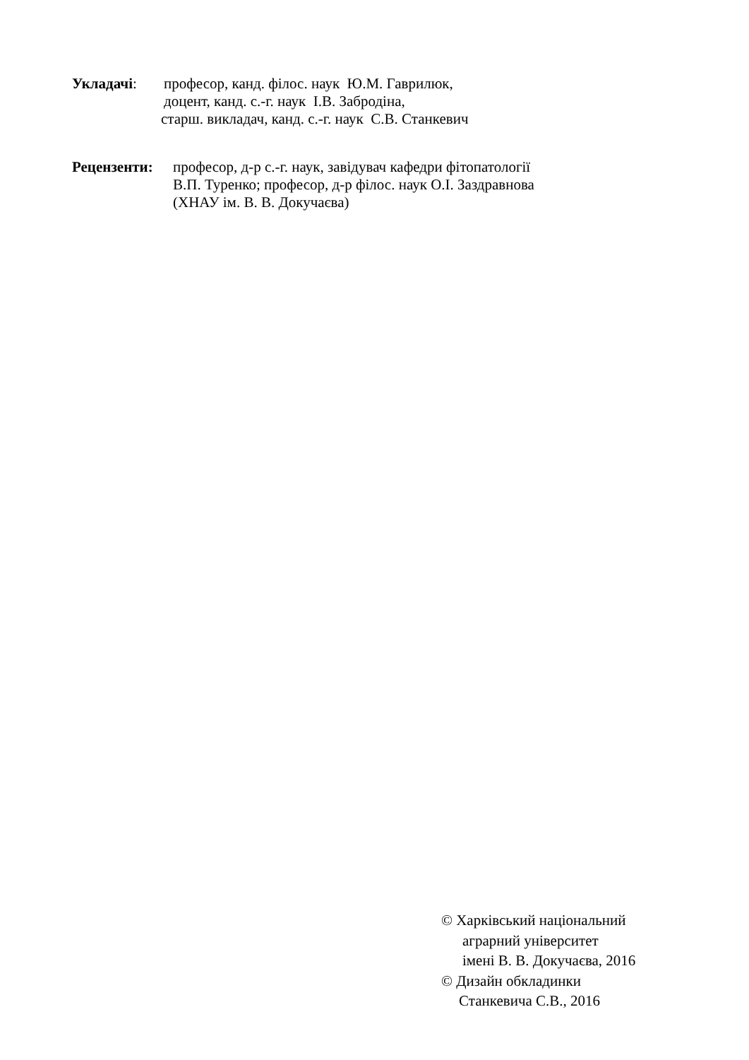Укладачі: професор, канд. філос. наук Ю.М. Гаврилюк,
доцент, канд. с.-г. наук І.В. Забродіна,
старш. викладач, канд. с.-г. наук С.В. Станкевич
Рецензенти: професор, д-р с.-г. наук, завідувач кафедри фітопатології
В.П. Туренко; професор, д-р філос. наук О.І. Заздравнова
(ХНАУ ім. В. В. Докучаєва)
© Харківський національний
аграрний університет
імені В. В. Докучаєва, 2016
© Дизайн обкладинки
Станкевича С.В., 2016